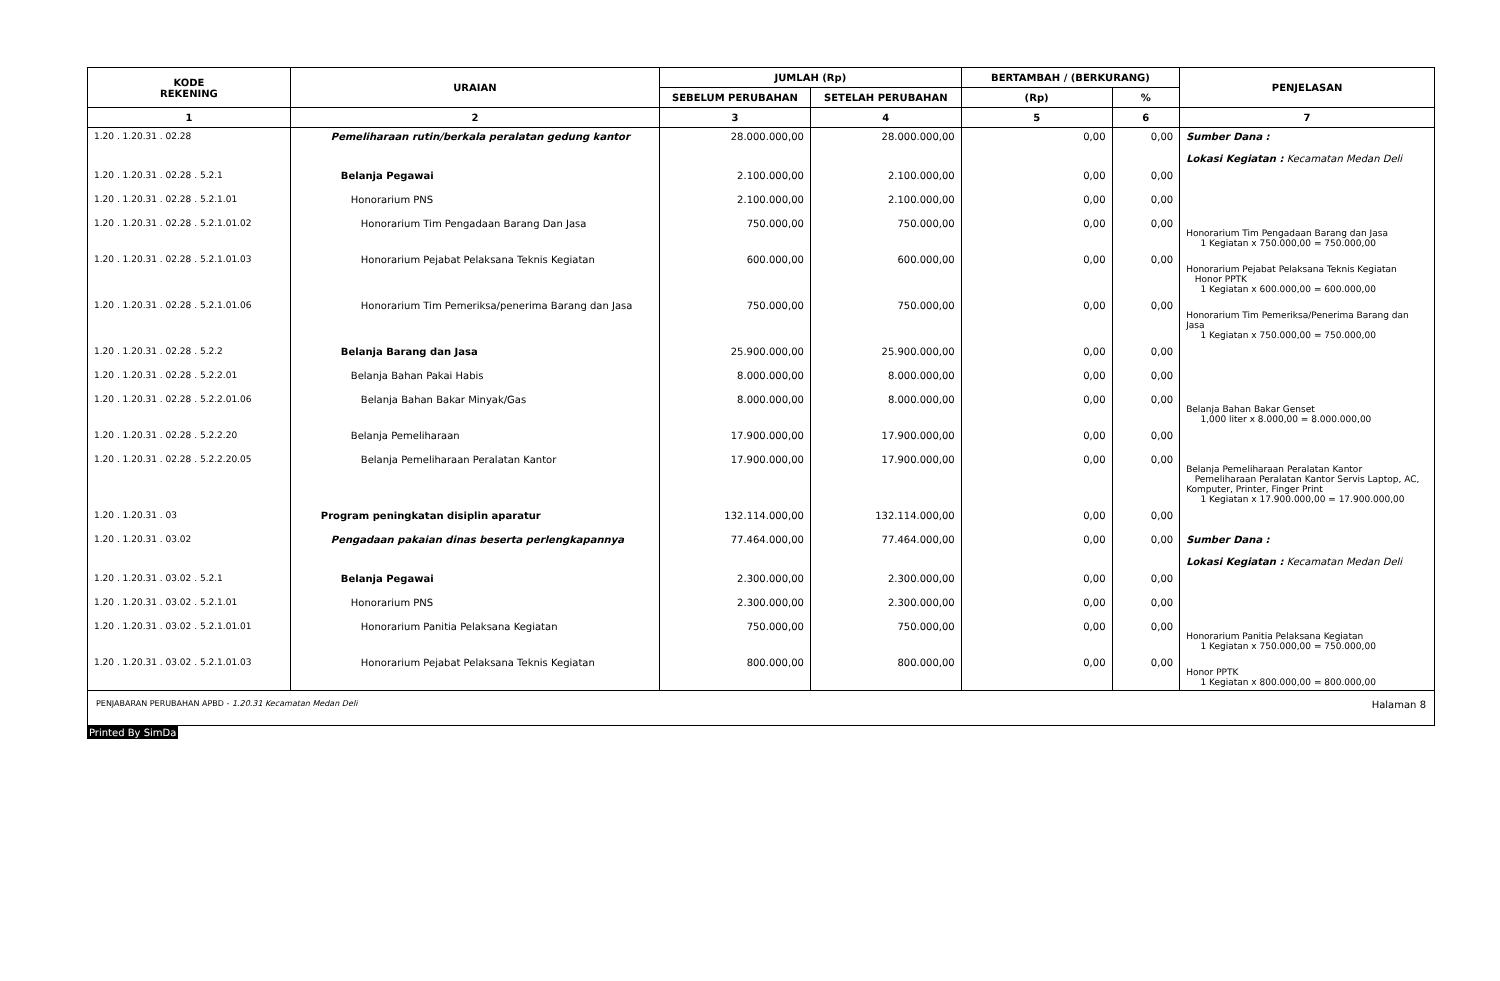| KODE REKENING | URAIAN | JUMLAH (Rp) | | BERTAMBAH / (BERKURANG) | | PENJELASAN |
| --- | --- | --- | --- | --- | --- | --- |
| | | SEBELUM PERUBAHAN | SETELAH PERUBAHAN | (Rp) | % | |
| 1 | 2 | 3 | 4 | 5 | 6 | 7 |
| 1.20 . 1.20.31 . 02.28 | Pemeliharaan rutin/berkala peralatan gedung kantor | 28.000.000,00 | 28.000.000,00 | 0,00 | 0,00 | Sumber Dana : Lokasi Kegiatan : Kecamatan Medan Deli |
| 1.20 . 1.20.31 . 02.28 . 5.2.1 | Belanja Pegawai | 2.100.000,00 | 2.100.000,00 | 0,00 | 0,00 | |
| 1.20 . 1.20.31 . 02.28 . 5.2.1.01 | Honorarium PNS | 2.100.000,00 | 2.100.000,00 | 0,00 | 0,00 | |
| 1.20 . 1.20.31 . 02.28 . 5.2.1.01.02 | Honorarium Tim Pengadaan Barang Dan Jasa | 750.000,00 | 750.000,00 | 0,00 | 0,00 | Honorarium Tim Pengadaan Barang dan Jasa 1 Kegiatan x 750.000,00 = 750.000,00 |
| 1.20 . 1.20.31 . 02.28 . 5.2.1.01.03 | Honorarium Pejabat Pelaksana Teknis Kegiatan | 600.000,00 | 600.000,00 | 0,00 | 0,00 | Honorarium Pejabat Pelaksana Teknis Kegiatan Honor PPTK 1 Kegiatan x 600.000,00 = 600.000,00 |
| 1.20 . 1.20.31 . 02.28 . 5.2.1.01.06 | Honorarium Tim Pemeriksa/penerima Barang dan Jasa | 750.000,00 | 750.000,00 | 0,00 | 0,00 | Honorarium Tim Pemeriksa/Penerima Barang dan Jasa 1 Kegiatan x 750.000,00 = 750.000,00 |
| 1.20 . 1.20.31 . 02.28 . 5.2.2 | Belanja Barang dan Jasa | 25.900.000,00 | 25.900.000,00 | 0,00 | 0,00 | |
| 1.20 . 1.20.31 . 02.28 . 5.2.2.01 | Belanja Bahan Pakai Habis | 8.000.000,00 | 8.000.000,00 | 0,00 | 0,00 | |
| 1.20 . 1.20.31 . 02.28 . 5.2.2.01.06 | Belanja Bahan Bakar Minyak/Gas | 8.000.000,00 | 8.000.000,00 | 0,00 | 0,00 | Belanja Bahan Bakar Genset 1,000 liter x 8.000,00 = 8.000.000,00 |
| 1.20 . 1.20.31 . 02.28 . 5.2.2.20 | Belanja Pemeliharaan | 17.900.000,00 | 17.900.000,00 | 0,00 | 0,00 | |
| 1.20 . 1.20.31 . 02.28 . 5.2.2.20.05 | Belanja Pemeliharaan Peralatan Kantor | 17.900.000,00 | 17.900.000,00 | 0,00 | 0,00 | Belanja Pemeliharaan Peralatan Kantor Pemeliharaan Peralatan Kantor Servis Laptop, AC, Komputer, Printer, Finger Print 1 Kegiatan x 17.900.000,00 = 17.900.000,00 |
| 1.20 . 1.20.31 . 03 | Program peningkatan disiplin aparatur | 132.114.000,00 | 132.114.000,00 | 0,00 | 0,00 | |
| 1.20 . 1.20.31 . 03.02 | Pengadaan pakaian dinas beserta perlengkapannya | 77.464.000,00 | 77.464.000,00 | 0,00 | 0,00 | Sumber Dana : Lokasi Kegiatan : Kecamatan Medan Deli |
| 1.20 . 1.20.31 . 03.02 . 5.2.1 | Belanja Pegawai | 2.300.000,00 | 2.300.000,00 | 0,00 | 0,00 | |
| 1.20 . 1.20.31 . 03.02 . 5.2.1.01 | Honorarium PNS | 2.300.000,00 | 2.300.000,00 | 0,00 | 0,00 | |
| 1.20 . 1.20.31 . 03.02 . 5.2.1.01.01 | Honorarium Panitia Pelaksana Kegiatan | 750.000,00 | 750.000,00 | 0,00 | 0,00 | Honorarium Panitia Pelaksana Kegiatan 1 Kegiatan x 750.000,00 = 750.000,00 |
| 1.20 . 1.20.31 . 03.02 . 5.2.1.01.03 | Honorarium Pejabat Pelaksana Teknis Kegiatan | 800.000,00 | 800.000,00 | 0,00 | 0,00 | Honor PPTK 1 Kegiatan x 800.000,00 = 800.000,00 |
| PENJABARAN PERUBAHAN APBD - 1.20.31 Kecamatan Medan Deli Halaman 8 |
Printed By SimDa